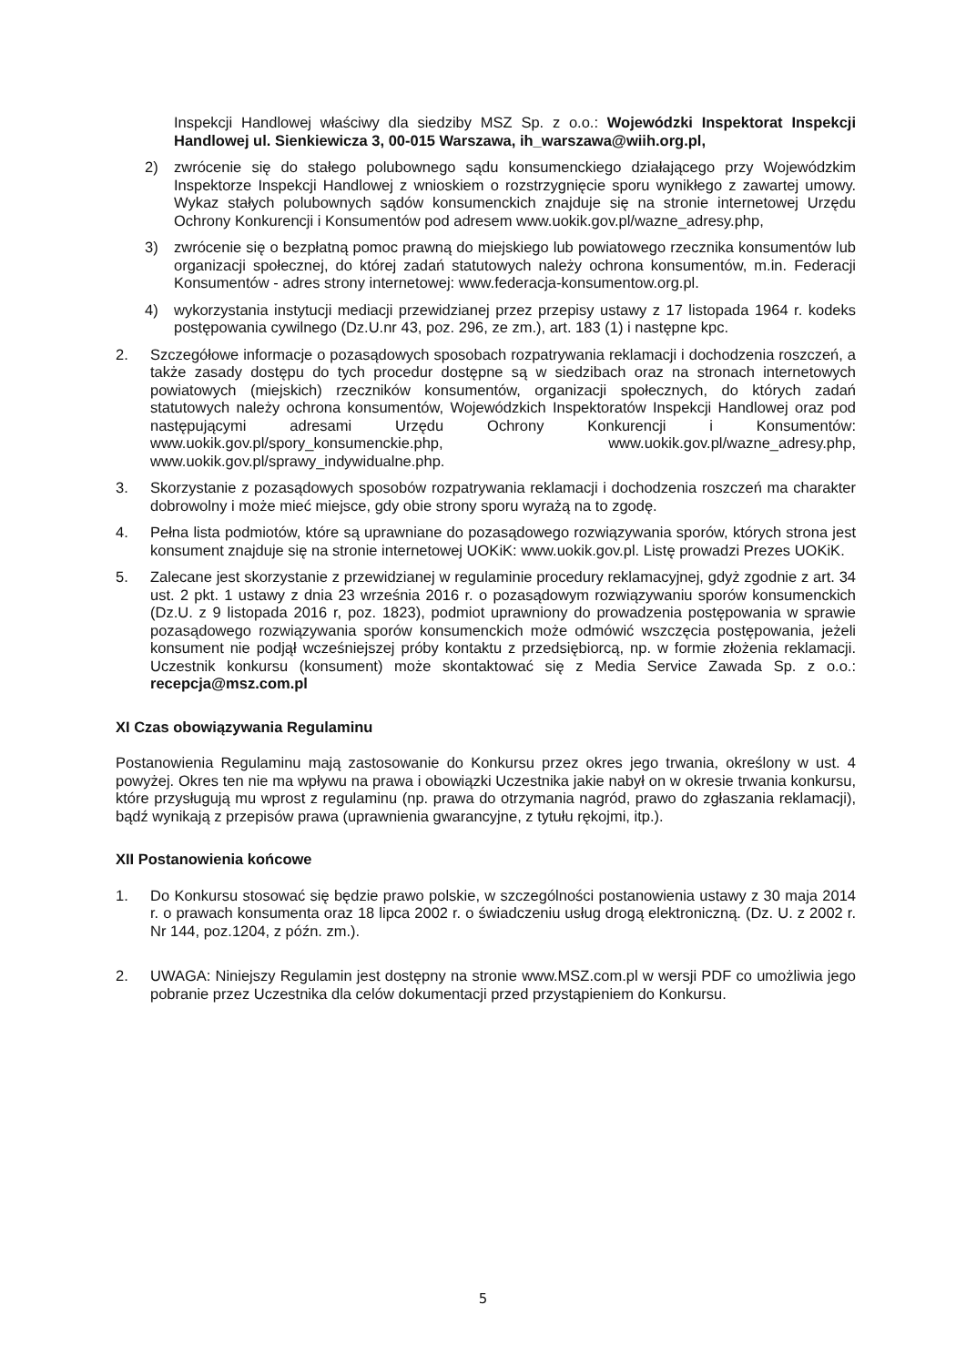Inspekcji Handlowej właściwy dla siedziby MSZ Sp. z o.o.: Wojewódzki Inspektorat Inspekcji Handlowej ul. Sienkiewicza 3, 00-015 Warszawa, ih_warszawa@wiih.org.pl,
2) zwrócenie się do stałego polubownego sądu konsumenckiego działającego przy Wojewódzkim Inspektorze Inspekcji Handlowej z wnioskiem o rozstrzygnięcie sporu wynikłego z zawartej umowy. Wykaz stałych polubownych sądów konsumenckich znajduje się na stronie internetowej Urzędu Ochrony Konkurencji i Konsumentów pod adresem www.uokik.gov.pl/wazne_adresy.php,
3) zwrócenie się o bezpłatną pomoc prawną do miejskiego lub powiatowego rzecznika konsumentów lub organizacji społecznej, do której zadań statutowych należy ochrona konsumentów, m.in. Federacji Konsumentów - adres strony internetowej: www.federacja-konsumentow.org.pl.
4) wykorzystania instytucji mediacji przewidzianej przez przepisy ustawy z 17 listopada 1964 r. kodeks postępowania cywilnego (Dz.U.nr 43, poz. 296, ze zm.), art. 183 (1) i następne kpc.
2. Szczegółowe informacje o pozasądowych sposobach rozpatrywania reklamacji i dochodzenia roszczeń, a także zasady dostępu do tych procedur dostępne są w siedzibach oraz na stronach internetowych powiatowych (miejskich) rzeczników konsumentów, organizacji społecznych, do których zadań statutowych należy ochrona konsumentów, Wojewódzkich Inspektoratów Inspekcji Handlowej oraz pod następującymi adresami Urzędu Ochrony Konkurencji i Konsumentów: www.uokik.gov.pl/spory_konsumenckie.php, www.uokik.gov.pl/wazne_adresy.php, www.uokik.gov.pl/sprawy_indywidualne.php.
3. Skorzystanie z pozasądowych sposobów rozpatrywania reklamacji i dochodzenia roszczeń ma charakter dobrowolny i może mieć miejsce, gdy obie strony sporu wyrażą na to zgodę.
4. Pełna lista podmiotów, które są uprawniane do pozasądowego rozwiązywania sporów, których strona jest konsument znajduje się na stronie internetowej UOKiK: www.uokik.gov.pl. Listę prowadzi Prezes UOKiK.
5. Zalecane jest skorzystanie z przewidzianej w regulaminie procedury reklamacyjnej, gdyż zgodnie z art. 34 ust. 2 pkt. 1 ustawy z dnia 23 września 2016 r. o pozasądowym rozwiązywaniu sporów konsumenckich (Dz.U. z 9 listopada 2016 r, poz. 1823), podmiot uprawniony do prowadzenia postępowania w sprawie pozasądowego rozwiązywania sporów konsumenckich może odmówić wszczęcia postępowania, jeżeli konsument nie podjął wcześniejszej próby kontaktu z przedsiębiorcą, np. w formie złożenia reklamacji. Uczestnik konkursu (konsument) może skontaktować się z Media Service Zawada Sp. z o.o.: recepcja@msz.com.pl
XI Czas obowiązywania Regulaminu
Postanowienia Regulaminu mają zastosowanie do Konkursu przez okres jego trwania, określony w ust. 4 powyżej. Okres ten nie ma wpływu na prawa i obowiązki Uczestnika jakie nabył on w okresie trwania konkursu, które przysługują mu wprost z regulaminu (np. prawa do otrzymania nagród, prawo do zgłaszania reklamacji), bądź wynikają z przepisów prawa (uprawnienia gwarancyjne, z tytułu rękojmi, itp.).
XII Postanowienia końcowe
1. Do Konkursu stosować się będzie prawo polskie, w szczególności postanowienia ustawy z 30 maja 2014 r. o prawach konsumenta oraz 18 lipca 2002 r. o świadczeniu usług drogą elektroniczną. (Dz. U. z 2002 r. Nr 144, poz.1204, z późn. zm.).
2. UWAGA: Niniejszy Regulamin jest dostępny na stronie www.MSZ.com.pl w wersji PDF co umożliwia jego pobranie przez Uczestnika dla celów dokumentacji przed przystąpieniem do Konkursu.
5